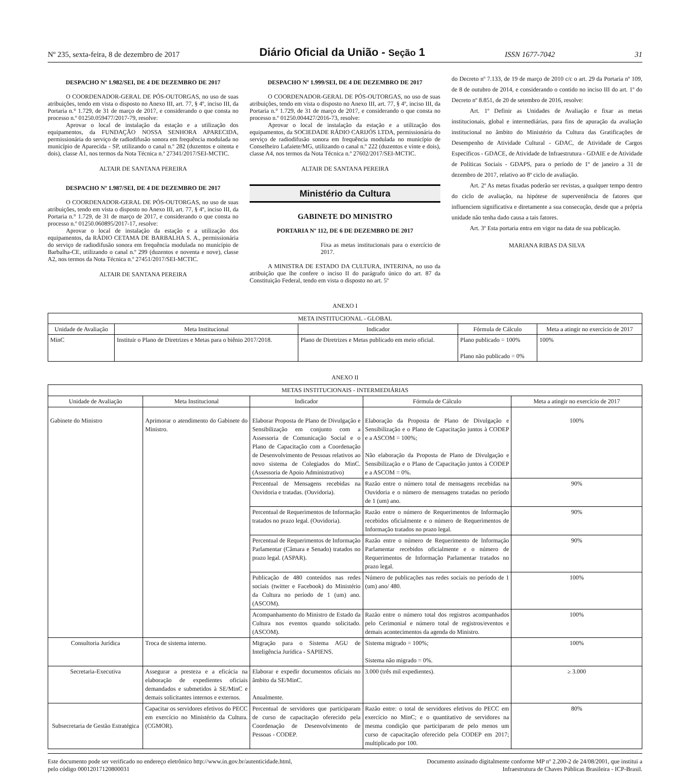Nº 235, sexta-feira, 8 de dezembro de 2017 Diário Oficial da União - Seção 1 ISSN 1677-7042 31
DESPACHO Nº 1.982/SEI, DE 4 DE DEZEMBRO DE 2017
O COORDENADOR-GERAL DE PÓS-OUTORGAS, no uso de suas atribuições, tendo em vista o disposto no Anexo III, art. 77, § 4º, inciso III, da Portaria n.° 1.729, de 31 de março de 2017, e considerando o que consta no processo n.º 01250.059477/2017-79, resolve:
Aprovar o local de instalação da estação e a utilização dos equipamentos, da FUNDAÇÃO NOSSA SENHORA APARECIDA, permissionária do serviço de radiodifusão sonora em frequência modulada no município de Aparecida - SP, utilizando o canal n.º 282 (duzentos e oitenta e dois), classe A1, nos termos da Nota Técnica n.º 27341/2017/SEI-MCTIC.
ALTAIR DE SANTANA PEREIRA
DESPACHO Nº 1.987/SEI, DE 4 DE DEZEMBRO DE 2017
O COORDENADOR-GERAL DE PÓS-OUTORGAS, no uso de suas atribuições, tendo em vista o disposto no Anexo III, art. 77, § 4º, inciso III, da Portaria n.° 1.729, de 31 de março de 2017, e considerando o que consta no processo n.º 01250.060895/2017-17, resolve:
Aprovar o local de instalação da estação e a utilização dos equipamentos, da RÁDIO CETAMA DE BARBALHA S. A., permissionária do serviço de radiodifusão sonora em frequência modulada no município de Barbalha-CE, utilizando o canal n.º 299 (duzentos e noventa e nove), classe A2, nos termos da Nota Técnica n.º 27451/2017/SEI-MCTIC.
ALTAIR DE SANTANA PEREIRA
DESPACHO Nº 1.999/SEI, DE 4 DE DEZEMBRO DE 2017
O COORDENADOR-GERAL DE PÓS-OUTORGAS, no uso de suas atribuições, tendo em vista o disposto no Anexo III, art. 77, § 4º, inciso III, da Portaria n.° 1.729, de 31 de março de 2017, e considerando o que consta no processo n.º 01250.004427/2016-73, resolve:
Aprovar o local de instalação da estação e a utilização dos equipamentos, da SOCIEDADE RÁDIO CARIJÓS LTDA, permissionária do serviço de radiodifusão sonora em frequência modulada no município de Conselheiro Lafaiete/MG, utilizando o canal n.º 222 (duzentos e vinte e dois), classe A4, nos termos da Nota Técnica n.º 27602/2017/SEI-MCTIC.
ALTAIR DE SANTANA PEREIRA
Ministério da Cultura
GABINETE DO MINISTRO
PORTARIA Nº 112, DE 6 DE DEZEMBRO DE 2017
Fixa as metas institucionais para o exercício de 2017.
A MINISTRA DE ESTADO DA CULTURA, INTERINA, no uso da atribuição que lhe confere o inciso II do parágrafo único do art. 87 da Constituição Federal, tendo em vista o disposto no art. 5º
do Decreto nº 7.133, de 19 de março de 2010 c/c o art. 29 da Portaria nº 109, de 8 de outubro de 2014, e considerando o contido no inciso III do art. 1º do Decreto nº 8.851, de 20 de setembro de 2016, resolve:
Art. 1º Definir as Unidades de Avaliação e fixar as metas institucionais, global e intermediárias, para fins de apuração da avaliação institucional no âmbito do Ministério da Cultura das Gratificações de Desempenho de Atividade Cultural - GDAC, de Atividade de Cargos Específicos - GDACE, de Atividade de Infraestrutura - GDAIE e de Atividade de Políticas Sociais - GDAPS, para o período de 1º de janeiro a 31 de dezembro de 2017, relativo ao 8º ciclo de avaliação.
Art. 2º As metas fixadas poderão ser revistas, a qualquer tempo dentro do ciclo de avaliação, na hipótese de superveniência de fatores que influenciem significativa e diretamente a sua consecução, desde que a própria unidade não tenha dado causa a tais fatores.
Art. 3º Esta portaria entra em vigor na data de sua publicação.
MARIANA RIBAS DA SILVA
ANEXO I
| META INSTITUCIONAL - GLOBAL | | | | |
| --- | --- | --- | --- | --- |
| Unidade de Avaliação | Meta Institucional | Indicador | Fórmula de Cálculo | Meta a atingir no exercício de 2017 |
| MinC | Instituir o Plano de Diretrizes e Metas para o biênio 2017/2018. | Plano de Diretrizes e Metas publicado em meio oficial. | Plano publicado = 100% Plano não publicado = 0% | 100% |
ANEXO II
| METAS INSTITUCIONAIS - INTERMEDIÁRIAS | | | | |
| --- | --- | --- | --- | --- |
| Unidade de Avaliação | Meta Institucional | Indicador | Fórmula de Cálculo | Meta a atingir no exercício de 2017 |
| Gabinete do Ministro | Aprimorar o atendimento do Gabinete do Ministro. | Elaborar Proposta de Plano de Divulgação e Sensibilização em conjunto com a Assessoria de Comunicação Social e o Plano de Capacitação com a Coordenação de Desenvolvimento de Pessoas relativos ao novo sistema de Colegiados do MinC. (Assessoria de Apoio Administrativo) | Elaboração da Proposta de Plano de Divulgação e Sensibilização e o Plano de Capacitação juntos à CODEP e a ASCOM = 100%; Não elaboração da Proposta de Plano de Divulgação e Sensibilização e o Plano de Capacitação juntos à CODEP e a ASCOM = 0%. | 100% |
| | | Percentual de Mensagens recebidas na Ouvidoria e tratadas. (Ouvidoria). | Razão entre o número total de mensagens recebidas na Ouvidoria e o número de mensagens tratadas no período de 1 (um) ano. | 90% |
| | | Percentual de Requerimentos de Informação tratados no prazo legal. (Ouvidoria). | Razão entre o número de Requerimentos de Informação recebidos oficialmente e o número de Requerimentos de Informação tratados no prazo legal. | 90% |
| | | Percentual de Requerimentos de Informação Parlamentar (Câmara e Senado) tratados no prazo legal. (ASPAR). | Razão entre o número de Requerimento de Informação Parlamentar recebidos oficialmente e o número de Requerimentos de Informação Parlamentar tratados no prazo legal. | 90% |
| | | Publicação de 480 conteúdos nas redes sociais (twitter e Facebook) do Ministério da Cultura no período de 1 (um) ano. (ASCOM). | Número de publicações nas redes sociais no período de 1 (um) ano/ 480. | 100% |
| | | Acompanhamento do Ministro de Estado da Cultura nos eventos quando solicitado. (ASCOM). | Razão entre o número total dos registros acompanhados pelo Cerimonial e número total de registros/eventos e demais acontecimentos da agenda do Ministro. | 100% |
| Consultoria Jurídica | Troca de sistema interno. | Migração para o Sistema AGU de Inteligência Jurídica - SAPIENS. | Sistema migrado = 100%; Sistema não migrado = 0%. | 100% |
| Secretaria-Executiva | Assegurar a presteza e a eficácia na elaboração de expedientes oficiais demandados e submetidos à SE/MinC e demais solicitantes internos e externos. | Elaborar e expedir documentos oficiais no âmbito da SE/MinC. Anualmente. | 3.000 (três mil expedientes). | ≥ 3.000 |
| Subsecretaria de Gestão Estratégica | Capacitar os servidores efetivos do PECC em exercício no Ministério da Cultura. (CGMOR). | Percentual de servidores que participaram de curso de capacitação oferecido pela Coordenação de Desenvolvimento de Pessoas - CODEP. | Razão entre: o total de servidores efetivos do PECC em exercício no MinC; e o quantitativo de servidores na mesma condição que participaram de pelo menos um curso de capacitação oferecido pela CODEP em 2017; multiplicado por 100. | 80% |
Este documento pode ser verificado no endereço eletrônico http://www.in.gov.br/autenticidade.html,
pelo código 00012017120800031
Documento assinado digitalmente conforme MP nº 2.200-2 de 24/08/2001, que institui a
Infraestrutura de Chaves Públicas Brasileira - ICP-Brasil.